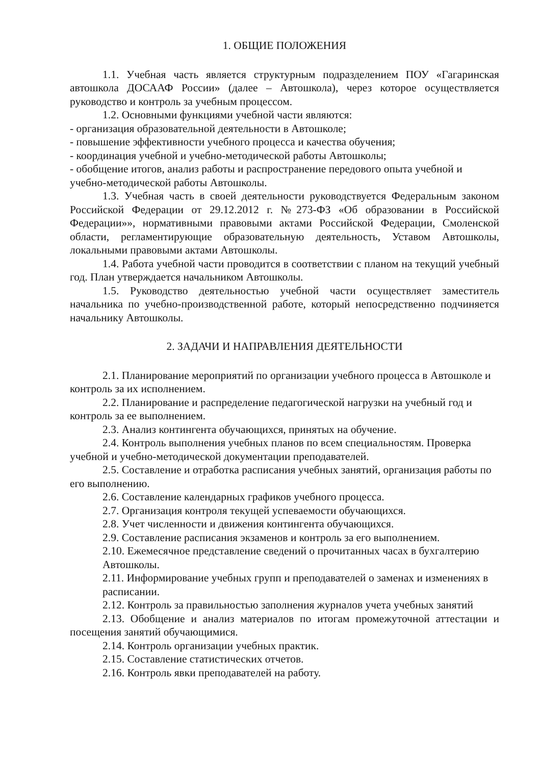1. ОБЩИЕ ПОЛОЖЕНИЯ
1.1. Учебная часть является структурным подразделением ПОУ «Гагаринская автошкола ДОСААФ России» (далее – Автошкола), через которое осуществляется руководство и контроль за учебным процессом.
1.2. Основными функциями учебной части являются:
- организация образовательной деятельности в Автошколе;
- повышение эффективности учебного процесса и качества обучения;
- координация учебной и учебно-методической работы Автошколы;
- обобщение итогов, анализ работы и распространение передового опыта учебной и учебно-методической работы Автошколы.
1.3. Учебная часть в своей деятельности руководствуется Федеральным законом Российской Федерации от 29.12.2012 г. №273-ФЗ «Об образовании в Российской Федерации»», нормативными правовыми актами Российской Федерации, Смоленской области, регламентирующие образовательную деятельность, Уставом Автошколы, локальными правовыми актами Автошколы.
1.4. Работа учебной части проводится в соответствии с планом на текущий учебный год. План утверждается начальником Автошколы.
1.5. Руководство деятельностью учебной части осуществляет заместитель начальника по учебно-производственной работе, который непосредственно подчиняется начальнику Автошколы.
2. ЗАДАЧИ И НАПРАВЛЕНИЯ ДЕЯТЕЛЬНОСТИ
2.1. Планирование мероприятий по организации учебного процесса в Автошколе и контроль за их исполнением.
2.2. Планирование и распределение педагогической нагрузки на учебный год и контроль за ее выполнением.
2.3. Анализ контингента обучающихся, принятых на обучение.
2.4. Контроль выполнения учебных планов по всем специальностям. Проверка учебной и учебно-методической документации преподавателей.
2.5. Составление и отработка расписания учебных занятий, организация работы по его выполнению.
2.6. Составление календарных графиков учебного процесса.
2.7. Организация контроля текущей успеваемости обучающихся.
2.8. Учет численности и движения контингента обучающихся.
2.9. Составление расписания экзаменов и контроль за его выполнением.
2.10. Ежемесячное представление сведений о прочитанных часах в бухгалтерию Автошколы.
2.11. Информирование учебных групп и преподавателей о заменах и изменениях в расписании.
2.12. Контроль за правильностью заполнения журналов учета учебных занятий
2.13. Обобщение и анализ материалов по итогам промежуточной аттестации и посещения занятий обучающимися.
2.14. Контроль организации учебных практик.
2.15. Составление статистических отчетов.
2.16. Контроль явки преподавателей на работу.